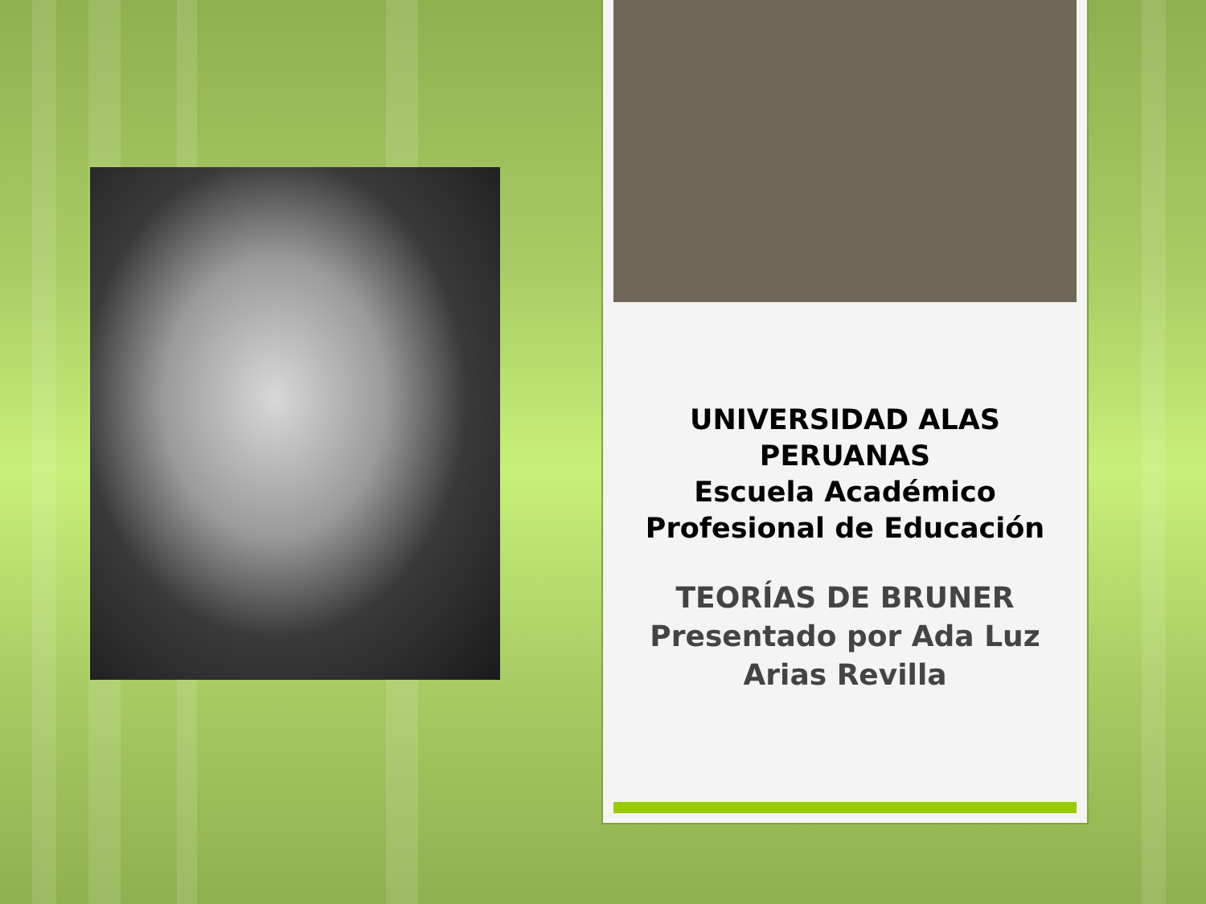UNIVERSIDAD ALAS PERUANAS
Escuela Académico Profesional de Educación
TEORÍAS DE BRUNER
Presentado por Ada Luz Arias Revilla